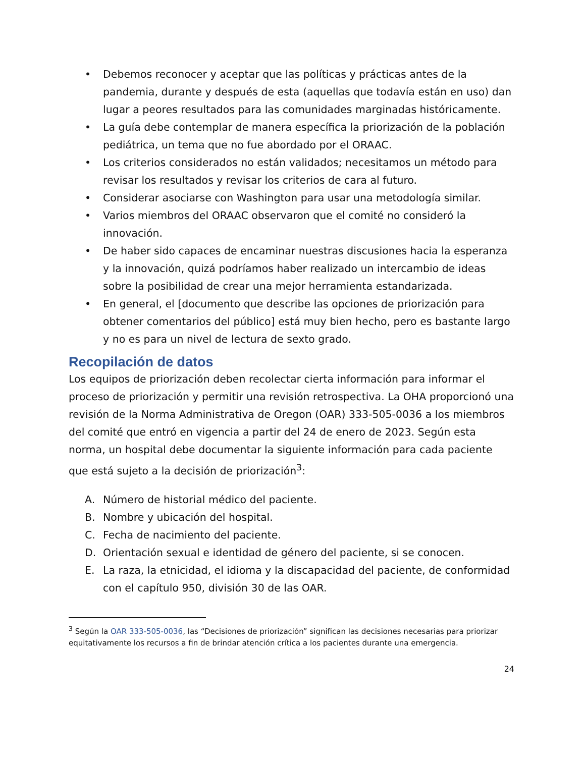• Debemos reconocer y aceptar que las políticas y prácticas antes de la pandemia, durante y después de esta (aquellas que todavía están en uso) dan lugar a peores resultados para las comunidades marginadas históricamente.
• La guía debe contemplar de manera específica la priorización de la población pediátrica, un tema que no fue abordado por el ORAAC.
• Los criterios considerados no están validados; necesitamos un método para revisar los resultados y revisar los criterios de cara al futuro.
• Considerar asociarse con Washington para usar una metodología similar.
• Varios miembros del ORAAC observaron que el comité no consideró la innovación.
• De haber sido capaces de encaminar nuestras discusiones hacia la esperanza y la innovación, quizá podríamos haber realizado un intercambio de ideas sobre la posibilidad de crear una mejor herramienta estandarizada.
• En general, el [documento que describe las opciones de priorización para obtener comentarios del público] está muy bien hecho, pero es bastante largo y no es para un nivel de lectura de sexto grado.
Recopilación de datos
Los equipos de priorización deben recolectar cierta información para informar el proceso de priorización y permitir una revisión retrospectiva. La OHA proporcionó una revisión de la Norma Administrativa de Oregon (OAR) 333-505-0036 a los miembros del comité que entró en vigencia a partir del 24 de enero de 2023. Según esta norma, un hospital debe documentar la siguiente información para cada paciente que está sujeto a la decisión de priorización<sup>3</sup>:
A. Número de historial médico del paciente.
B. Nombre y ubicación del hospital.
C. Fecha de nacimiento del paciente.
D. Orientación sexual e identidad de género del paciente, si se conocen.
E. La raza, la etnicidad, el idioma y la discapacidad del paciente, de conformidad con el capítulo 950, división 30 de las OAR.
<sup>3</sup> Según la OAR 333-505-0036, las “Decisiones de priorización” significan las decisiones necesarias para priorizar equitativamente los recursos a fin de brindar atención crítica a los pacientes durante una emergencia.
24